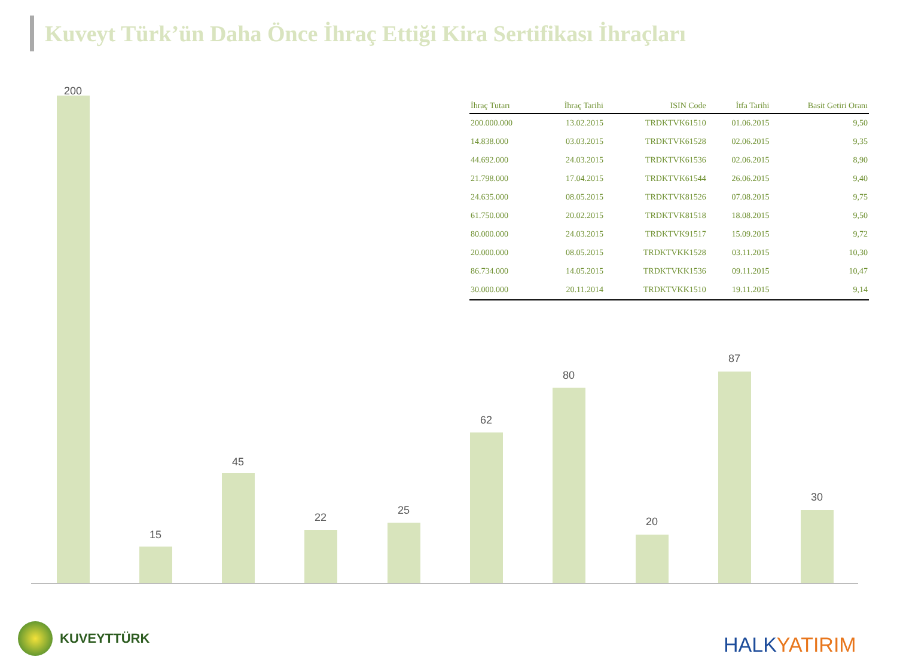Kuveyt Türk’ün Daha Önce İhraç Ettiği Kira Sertifikası İhraçları
200
15
45
22
25
62
80
20
87
30
| İhraç Tutarı | İhraç Tarihi | ISIN Code | İtfa Tarihi | Basit Getiri Oranı |
| --- | --- | --- | --- | --- |
| 200.000.000 | 13.02.2015 | TRDKTVK61510 | 01.06.2015 | 9,50 |
| 14.838.000 | 03.03.2015 | TRDKTVK61528 | 02.06.2015 | 9,35 |
| 44.692.000 | 24.03.2015 | TRDKTVK61536 | 02.06.2015 | 8,90 |
| 21.798.000 | 17.04.2015 | TRDKTVK61544 | 26.06.2015 | 9,40 |
| 24.635.000 | 08.05.2015 | TRDKTVK81526 | 07.08.2015 | 9,75 |
| 61.750.000 | 20.02.2015 | TRDKTVK81518 | 18.08.2015 | 9,50 |
| 80.000.000 | 24.03.2015 | TRDKTVK91517 | 15.09.2015 | 9,72 |
| 20.000.000 | 08.05.2015 | TRDKTVKK1528 | 03.11.2015 | 10,30 |
| 86.734.000 | 14.05.2015 | TRDKTVKK1536 | 09.11.2015 | 10,47 |
| 30.000.000 | 20.11.2014 | TRDKTVKK1510 | 19.11.2015 | 9,14 |
KUVEYTTÜRK
HALKYATIRIM